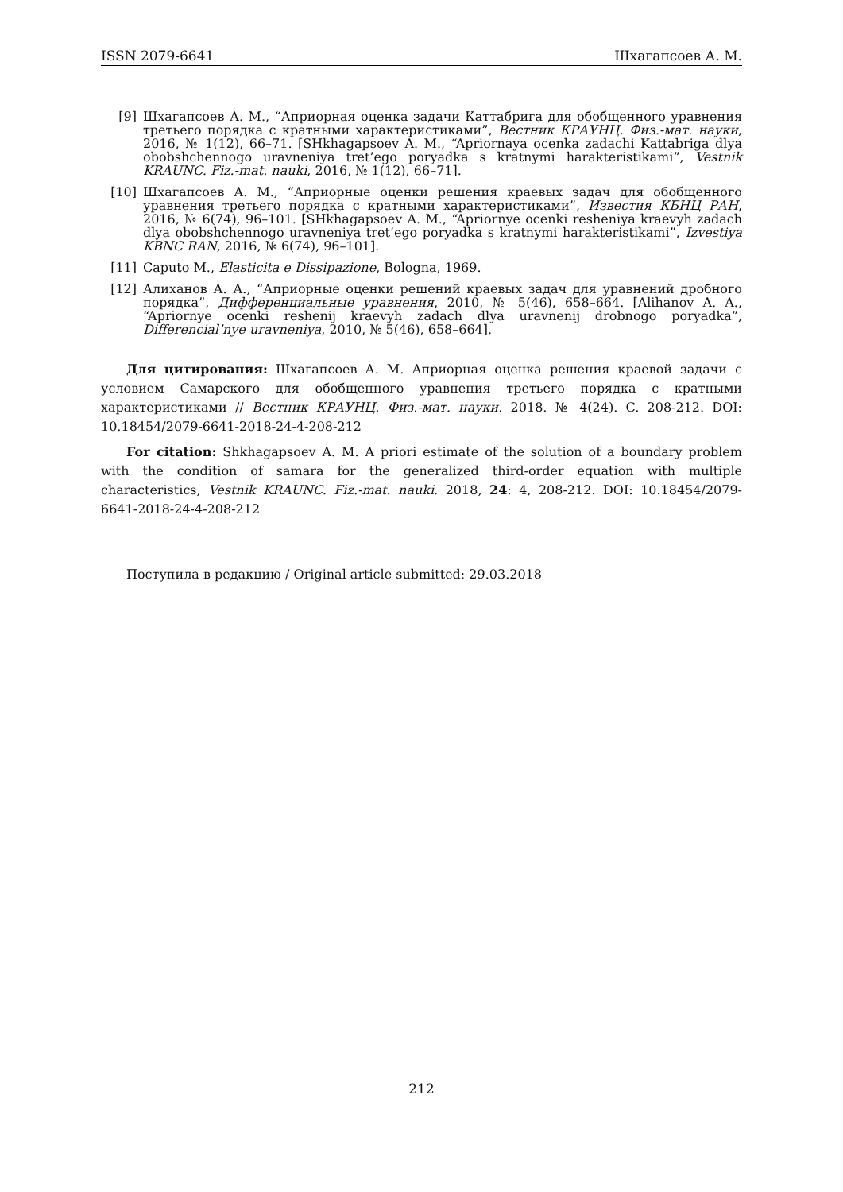ISSN 2079-6641 Шхагапсоев А. М.
[9] Шхагапсоев А. М., “Априорная оценка задачи Каттабрига для обобщенного уравнения третьего порядка с кратными характеристиками”, Вестник КРАУНЦ. Физ.-мат. науки, 2016, № 1(12), 66–71. [SHkhagapsoev A. M., “Apriornaya ocenka zadachi Kattabriga dlya obobshchennogo uravneniya tret’ego poryadka s kratnymi harakteristikami”, Vestnik KRAUNC. Fiz.-mat. nauki, 2016, № 1(12), 66–71].
[10] Шхагапсоев А. М., “Априорные оценки решения краевых задач для обобщенного уравнения третьего порядка с кратными характеристиками”, Известия КБНЦ РАН, 2016, № 6(74), 96–101. [SHkhagapsoev A. M., “Apriornye ocenki resheniya kraevyh zadach dlya obobshchennogo uravneniya tret’ego poryadka s kratnymi harakteristikami”, Izvestiya KBNC RAN, 2016, № 6(74), 96–101].
[11] Caputo M., Elasticita e Dissipazione, Bologna, 1969.
[12] Алиханов А. А., “Априорные оценки решений краевых задач для уравнений дробного порядка”, Дифференциальные уравнения, 2010, № 5(46), 658–664. [Alihanov A. A., “Apriornye ocenki reshenij kraevyh zadach dlya uravnenij drobnogo poryadka”, Differencial’nye uravneniya, 2010, № 5(46), 658–664].
Для цитирования: Шхагапсоев А. М. Априорная оценка решения краевой задачи с условием Самарского для обобщенного уравнения третьего порядка с кратными характеристиками // Вестник КРАУНЦ. Физ.-мат. науки. 2018. № 4(24). C. 208-212. DOI: 10.18454/2079-6641-2018-24-4-208-212
For citation: Shkhagapsoev A. M. A priori estimate of the solution of a boundary problem with the condition of samara for the generalized third-order equation with multiple characteristics, Vestnik KRAUNC. Fiz.-mat. nauki. 2018, 24: 4, 208-212. DOI: 10.18454/2079-6641-2018-24-4-208-212
Поступила в редакцию / Original article submitted: 29.03.2018
212